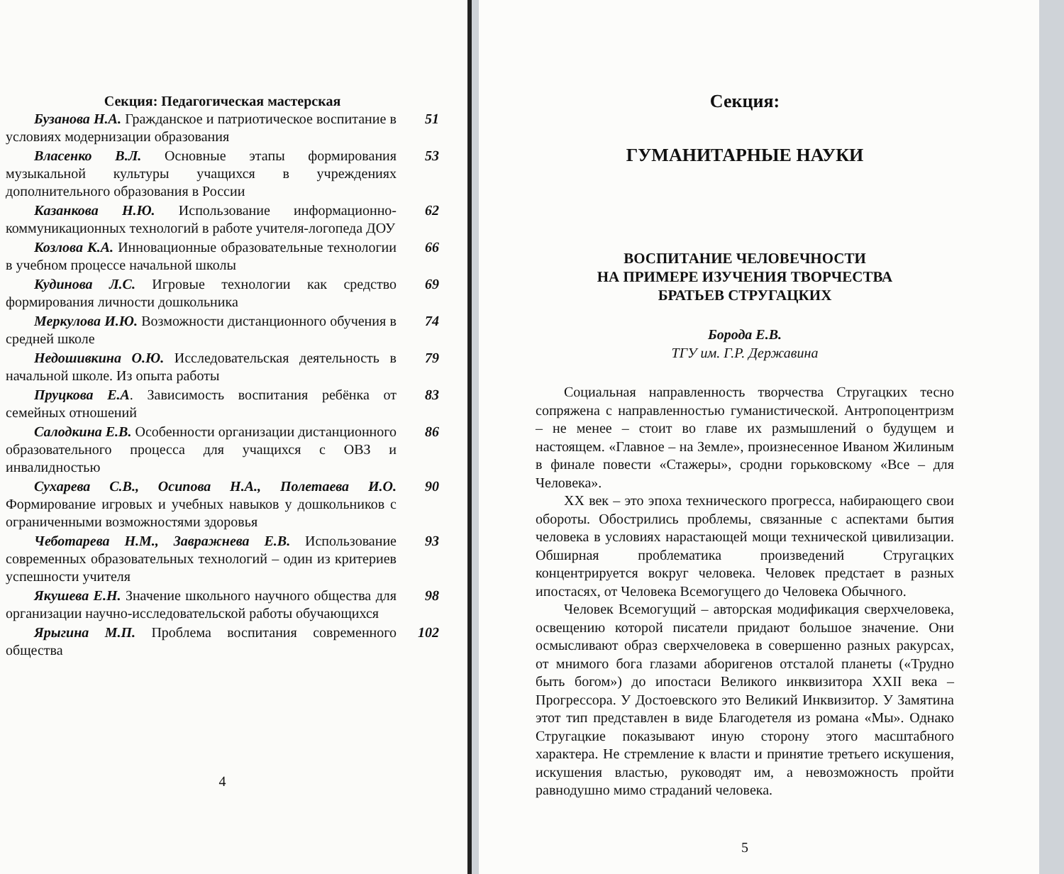Секция: Педагогическая мастерская
Бузанова Н.А. Гражданское и патриотическое воспитание в условиях модернизации образования
51
Власенко В.Л. Основные этапы формирования музыкальной культуры учащихся в учреждениях дополнительного образования в России
53
Казанкова Н.Ю. Использование информационно-коммуникационных технологий в работе учителя-логопеда ДОУ
62
Козлова К.А. Инновационные образовательные технологии в учебном процессе начальной школы
66
Кудинова Л.С. Игровые технологии как средство формирования личности дошкольника
69
Меркулова И.Ю. Возможности дистанционного обучения в средней школе
74
Недошивкина О.Ю. Исследовательская деятельность в начальной школе. Из опыта работы
79
Пруцкова Е.А. Зависимость воспитания ребёнка от семейных отношений
83
Салодкина Е.В. Особенности организации дистанционного образовательного процесса для учащихся с ОВЗ и инвалидностью
86
Сухарева С.В., Осипова Н.А., Полетаева И.О. Формирование игровых и учебных навыков у дошкольников с ограниченными возможностями здоровья
90
Чеботарева Н.М., Завражнева Е.В. Использование современных образовательных технологий – один из критериев успешности учителя
93
Якушева Е.Н. Значение школьного научного общества для организации научно-исследовательской работы обучающихся
98
Ярыгина М.П. Проблема воспитания современного общества
102
4
Секция:
ГУМАНИТАРНЫЕ НАУКИ
ВОСПИТАНИЕ ЧЕЛОВЕЧНОСТИ
НА ПРИМЕРЕ ИЗУЧЕНИЯ ТВОРЧЕСТВА
БРАТЬЕВ СТРУГАЦКИХ
Борода Е.В.
ТГУ им. Г.Р. Державина
Социальная направленность творчества Стругацких тесно сопряжена с направленностью гуманистической. Антропоцентризм – не менее – стоит во главе их размышлений о будущем и настоящем. «Главное – на Земле», произнесенное Иваном Жилиным в финале повести «Стажеры», сродни горьковскому «Все – для Человека».
XX век – это эпоха технического прогресса, набирающего свои обороты. Обострились проблемы, связанные с аспектами бытия человека в условиях нарастающей мощи технической цивилизации. Обширная проблематика произведений Стругацких концентрируется вокруг человека. Человек предстает в разных ипостасях, от Человека Всемогущего до Человека Обычного.
Человек Всемогущий – авторская модификация сверхчеловека, освещению которой писатели придают большое значение. Они осмысливают образ сверхчеловека в совершенно разных ракурсах, от мнимого бога глазами аборигенов отсталой планеты («Трудно быть богом») до ипостаси Великого инквизитора XXII века – Прогрессора. У Достоевского это Великий Инквизитор. У Замятина этот тип представлен в виде Благодетеля из романа «Мы». Однако Стругацкие показывают иную сторону этого масштабного характера. Не стремление к власти и принятие третьего искушения, искушения властью, руководят им, а невозможность пройти равнодушно мимо страданий человека.
5